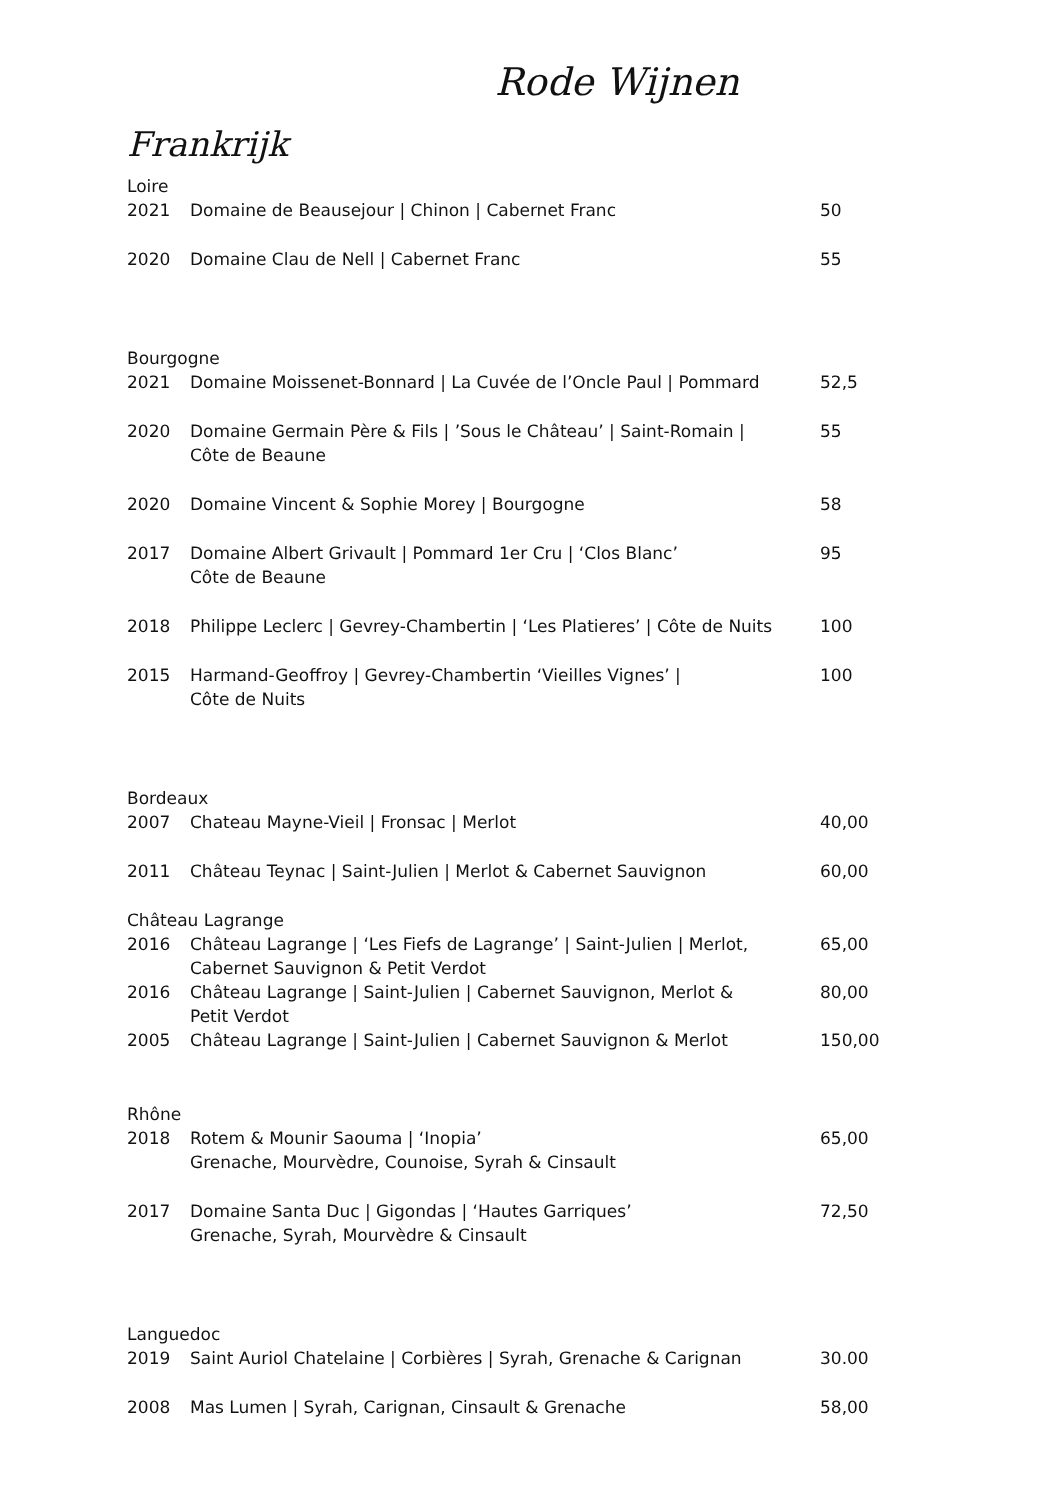Rode Wijnen
Frankrijk
Loire
| 2021 | Domaine de Beausejour / Chinon / Cabernet Franc | 50 |
| 2020 | Domaine Clau de Nell / Cabernet Franc | 55 |
Bourgogne
| 2021 | Domaine Moissenet-Bonnard / La Cuvée de l’Oncle Paul / Pommard | 52,5 |
| 2020 | Domaine Germain Père & Fils / ’Sous le Château’ / Saint-Romain / Côte de Beaune | 55 |
| 2020 | Domaine Vincent & Sophie Morey / Bourgogne | 58 |
| 2017 | Domaine Albert Grivault / Pommard 1er Cru / ‘Clos Blanc’ Côte de Beaune | 95 |
| 2018 | Philippe Leclerc / Gevrey-Chambertin / ‘Les Platieres’ / Côte de Nuits | 100 |
| 2015 | Harmand-Geoffroy / Gevrey-Chambertin ‘Vieilles Vignes’ / Côte de Nuits | 100 |
Bordeaux
| 2007 | Chateau Mayne-Vieil / Fronsac / Merlot | 40,00 |
| 2011 | Château Teynac / Saint-Julien / Merlot & Cabernet Sauvignon | 60,00 |
Château Lagrange
| 2016 | Château Lagrange / ‘Les Fiefs de Lagrange’ / Saint-Julien / Merlot, Cabernet Sauvignon & Petit Verdot | 65,00 |
| 2016 | Château Lagrange / Saint-Julien / Cabernet Sauvignon, Merlot & Petit Verdot | 80,00 |
| 2005 | Château Lagrange / Saint-Julien / Cabernet Sauvignon & Merlot | 150,00 |
Rhône
| 2018 | Rotem & Mounir Saouma / ‘Inopia’ Grenache, Mourvèdre, Counoise, Syrah & Cinsault | 65,00 |
| 2017 | Domaine Santa Duc / Gigondas / ‘Hautes Garriques’ Grenache, Syrah, Mourvèdre & Cinsault | 72,50 |
Languedoc
| 2019 | Saint Auriol Chatelaine / Corbières / Syrah, Grenache & Carignan | 30.00 |
| 2008 | Mas Lumen / Syrah, Carignan, Cinsault & Grenache | 58,00 |